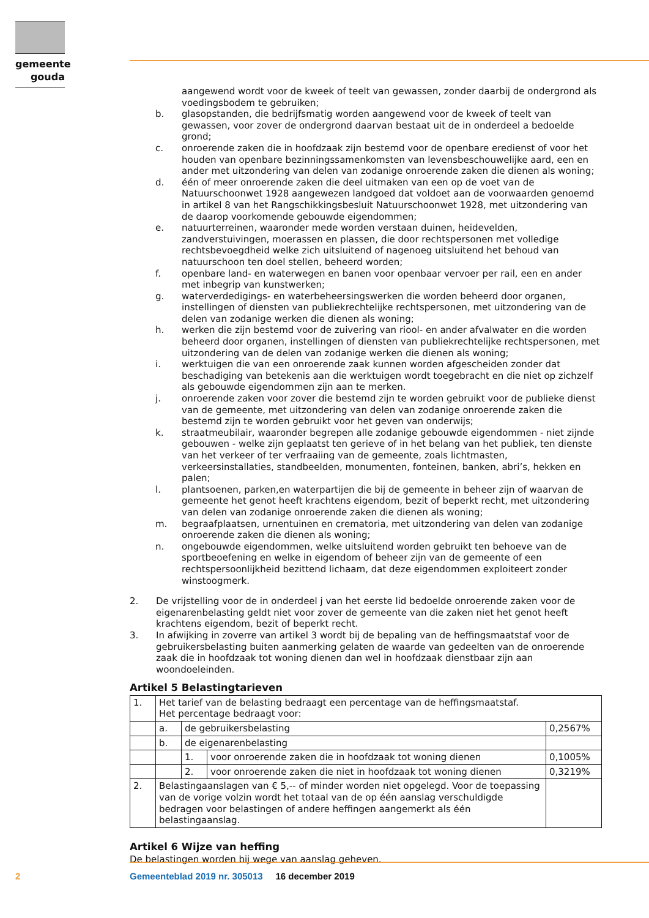gemeente
gouda
aangewend wordt voor de kweek of teelt van gewassen, zonder daarbij de ondergrond als voedingsbodem te gebruiken;
b. glasopstanden, die bedrijfsmatig worden aangewend voor de kweek of teelt van gewassen, voor zover de ondergrond daarvan bestaat uit de in onderdeel a bedoelde grond;
c. onroerende zaken die in hoofdzaak zijn bestemd voor de openbare eredienst of voor het houden van openbare bezinningssamenkomsten van levensbeschouwelijke aard, een en ander met uitzondering van delen van zodanige onroerende zaken die dienen als woning;
d. één of meer onroerende zaken die deel uitmaken van een op de voet van de Natuurschoonwet 1928 aangewezen landgoed dat voldoet aan de voorwaarden genoemd in artikel 8 van het Rangschikkingsbesluit Natuurschoonwet 1928, met uitzondering van de daarop voorkomende gebouwde eigendommen;
e. natuurterreinen, waaronder mede worden verstaan duinen, heidevelden, zandverstuivingen, moerassen en plassen, die door rechtspersonen met volledige rechtsbevoegdheid welke zich uitsluitend of nagenoeg uitsluitend het behoud van natuurschoon ten doel stellen, beheerd worden;
f. openbare land- en waterwegen en banen voor openbaar vervoer per rail, een en ander met inbegrip van kunstwerken;
g. waterverdedigings- en waterbeheersingswerken die worden beheerd door organen, instellingen of diensten van publiekrechtelijke rechtspersonen, met uitzondering van de delen van zodanige werken die dienen als woning;
h. werken die zijn bestemd voor de zuivering van riool- en ander afvalwater en die worden beheerd door organen, instellingen of diensten van publiekrechtelijke rechtspersonen, met uitzondering van de delen van zodanige werken die dienen als woning;
i. werktuigen die van een onroerende zaak kunnen worden afgescheiden zonder dat beschadiging van betekenis aan die werktuigen wordt toegebracht en die niet op zichzelf als gebouwde eigendommen zijn aan te merken.
j. onroerende zaken voor zover die bestemd zijn te worden gebruikt voor de publieke dienst van de gemeente, met uitzondering van delen van zodanige onroerende zaken die bestemd zijn te worden gebruikt voor het geven van onderwijs;
k. straatmeubilair, waaronder begrepen alle zodanige gebouwde eigendommen - niet zijnde gebouwen - welke zijn geplaatst ten gerieve of in het belang van het publiek, ten dienste van het verkeer of ter verfraaiing van de gemeente, zoals lichtmasten, verkeersinstallaties, standbeelden, monumenten, fonteinen, banken, abri’s, hekken en palen;
l. plantsoenen, parken,en waterpartijen die bij de gemeente in beheer zijn of waarvan de gemeente het genot heeft krachtens eigendom, bezit of beperkt recht, met uitzondering van delen van zodanige onroerende zaken die dienen als woning;
m. begraafplaatsen, urnentuinen en crematoria, met uitzondering van delen van zodanige onroerende zaken die dienen als woning;
n. ongebouwde eigendommen, welke uitsluitend worden gebruikt ten behoeve van de sportbeoefening en welke in eigendom of beheer zijn van de gemeente of een rechtspersoonlijkheid bezittend lichaam, dat deze eigendommen exploiteert zonder winstoogmerk.
2. De vrijstelling voor de in onderdeel j van het eerste lid bedoelde onroerende zaken voor de eigenarenbelasting geldt niet voor zover de gemeente van die zaken niet het genot heeft krachtens eigendom, bezit of beperkt recht.
3. In afwijking in zoverre van artikel 3 wordt bij de bepaling van de heffingsmaatstaf voor de gebruikersbelasting buiten aanmerking gelaten de waarde van gedeelten van de onroerende zaak die in hoofdzaak tot woning dienen dan wel in hoofdzaak dienstbaar zijn aan woondoeleinden.
Artikel 5 Belastingtarieven
| 1. | Het tarief van de belasting bedraagt een percentage van de heffingsmaatstaf. Het percentage bedraagt voor: | | | |
| | a. | de gebruikersbelasting | | 0,2567% |
| | b. | de eigenarenbelasting | | |
| | | 1. | voor onroerende zaken die in hoofdzaak tot woning dienen | 0,1005% |
| | | 2. | voor onroerende zaken die niet in hoofdzaak tot woning dienen | 0,3219% |
| 2. | Belastingaanslagen van € 5,-- of minder worden niet opgelegd. Voor de toepassing van de vorige volzin wordt het totaal van de op één aanslag verschuldigde bedragen voor belastingen of andere heffingen aangemerkt als één belastingaanslag. | | | |
Artikel 6 Wijze van heffing
De belastingen worden bij wege van aanslag geheven.
2
Gemeenteblad 2019 nr. 305013 16 december 2019